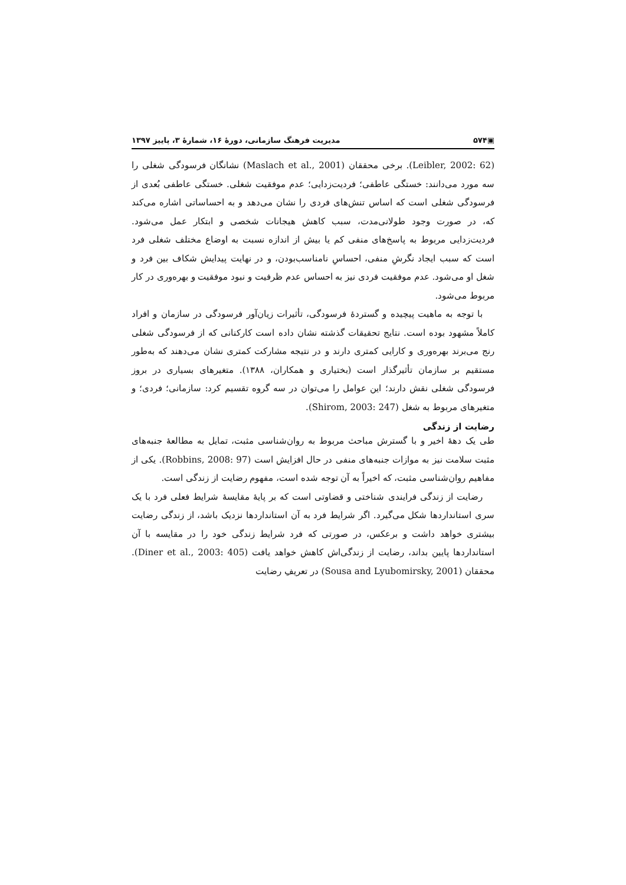▣۵۷۴ مدیریت فرهنگ سازمانی، دورهٔ ۱۶، شمارهٔ ۳، پاییز ۱۳۹۷
(Leibler, 2002: 62). برخی محققان (Maslach et al., 2001) نشانگان فرسودگی شغلی را سه مورد می‌دانند: خستگی عاطفی؛ فردیت‌زدایی؛ عدم موفقیت شغلی. خستگی عاطفی بُعدی از فرسودگی شغلی است که اساس تنش‌های فردی را نشان می‌دهد و به احساساتی اشاره می‌کند که، در صورت وجود طولانی‌مدت، سبب کاهش هیجانات شخصی و ابتکار عمل می‌شود. فردیت‌زدایی مربوط به پاسخ‌های منفی کم یا بیش از اندازه نسبت به اوضاع مختلف شغلی فرد است که سبب ایجاد نگرشِ منفی، احساسِ نامناسب‌بودن، و در نهایت پیدایش شکاف بین فرد و شغل او می‌شود. عدم موفقیت فردی نیز به احساس عدم ظرفیت و نبود موفقیت و بهره‌وری در کار مربوط می‌شود.
با توجه به ماهیت پیچیده و گستردهٔ فرسودگی، تأثیرات زیان‌آور فرسودگی در سازمان و افراد کاملاً مشهود بوده است. نتایج تحقیقات گذشته نشان داده است کارکنانی که از فرسودگی شغلی رنج می‌برند بهره‌وری و کارایی کمتری دارند و در نتیجه مشارکت کمتری نشان می‌دهند که به‌طور مستقیم بر سازمان تأثیرگذار است (بختیاری و همکاران، ۱۳۸۸). متغیرهای بسیاری در بروز فرسودگی شغلی نقش دارند؛ این عوامل را می‌توان در سه گروه تقسیم کرد: سازمانی؛ فردی؛ و متغیرهای مربوط به شغل (Shirom, 2003: 247).
رضایت از زندگی
طی یک دهۀ اخیر و با گسترش مباحث مربوط به روان‌شناسی مثبت، تمایل به مطالعۀ جنبه‌های مثبت سلامت نیز به موازات جنبه‌های منفی در حال افزایش است (Robbins, 2008: 97). یکی از مفاهیم روان‌شناسی مثبت، که اخیراً به آن توجه شده است، مفهوم رضایت از زندگی است.
رضایت از زندگی فرایندی شناختی و قضاوتی است که بر پایۀ مقایسۀ شرایط فعلی فرد با یک سری استانداردها شکل می‌گیرد. اگر شرایط فرد به آن استانداردها نزدیک باشد، از زندگی رضایت بیشتری خواهد داشت و برعکس، در صورتی که فرد شرایط زندگی خود را در مقایسه با آن استانداردها پایین بداند، رضایت از زندگی‌اش کاهش خواهد یافت (Diner et al., 2003: 405). محققان (Sousa and Lyubomirsky, 2001) در تعریفِ رضایت